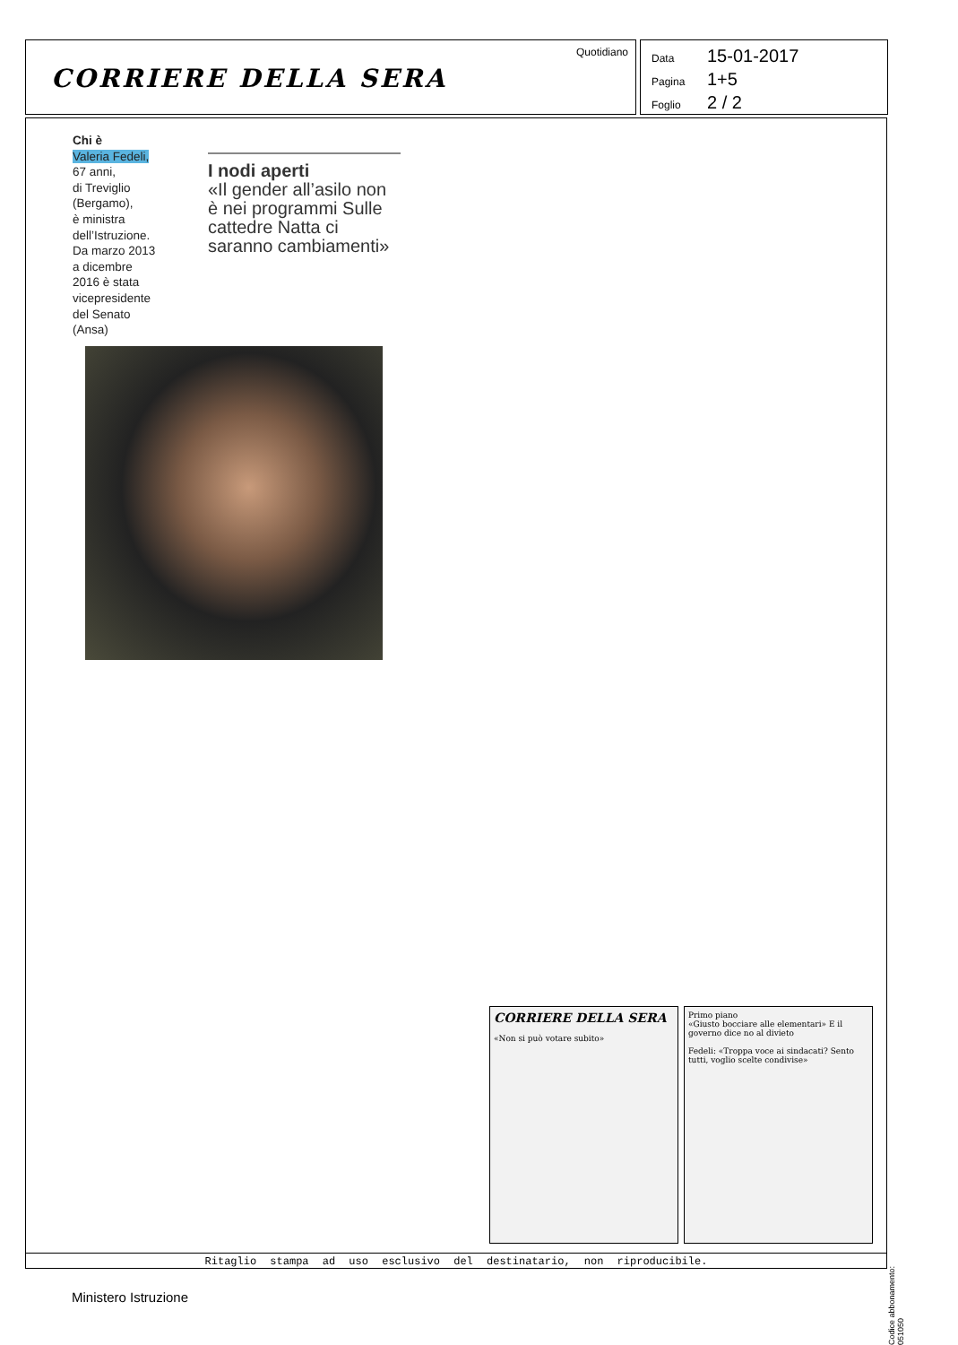CORRIERE DELLA SERA
Quotidiano
Data 15-01-2017
Pagina 1+5
Foglio 2 / 2
Chi è
Valeria Fedeli,
67 anni,
di Treviglio
(Bergamo),
è ministra
dell’Istruzione.
Da marzo 2013
a dicembre
2016 è stata
vicepresidente
del Senato
(Ansa)
I nodi aperti
«Il gender all’asilo non è nei programmi Sulle cattedre Natta ci saranno cambiamenti»
CORRIERE DELLA SERA
«Non si può votare subito»
Primo piano
«Giusto bocciare alle elementari» E il governo dice no al divieto
Fedeli: «Troppa voce ai sindacati? Sento tutti, voglio scelte condivise»
Ritaglio stampa ad uso esclusivo del destinatario, non riproducibile.
Codice abbonamento: 051050
Ministero Istruzione